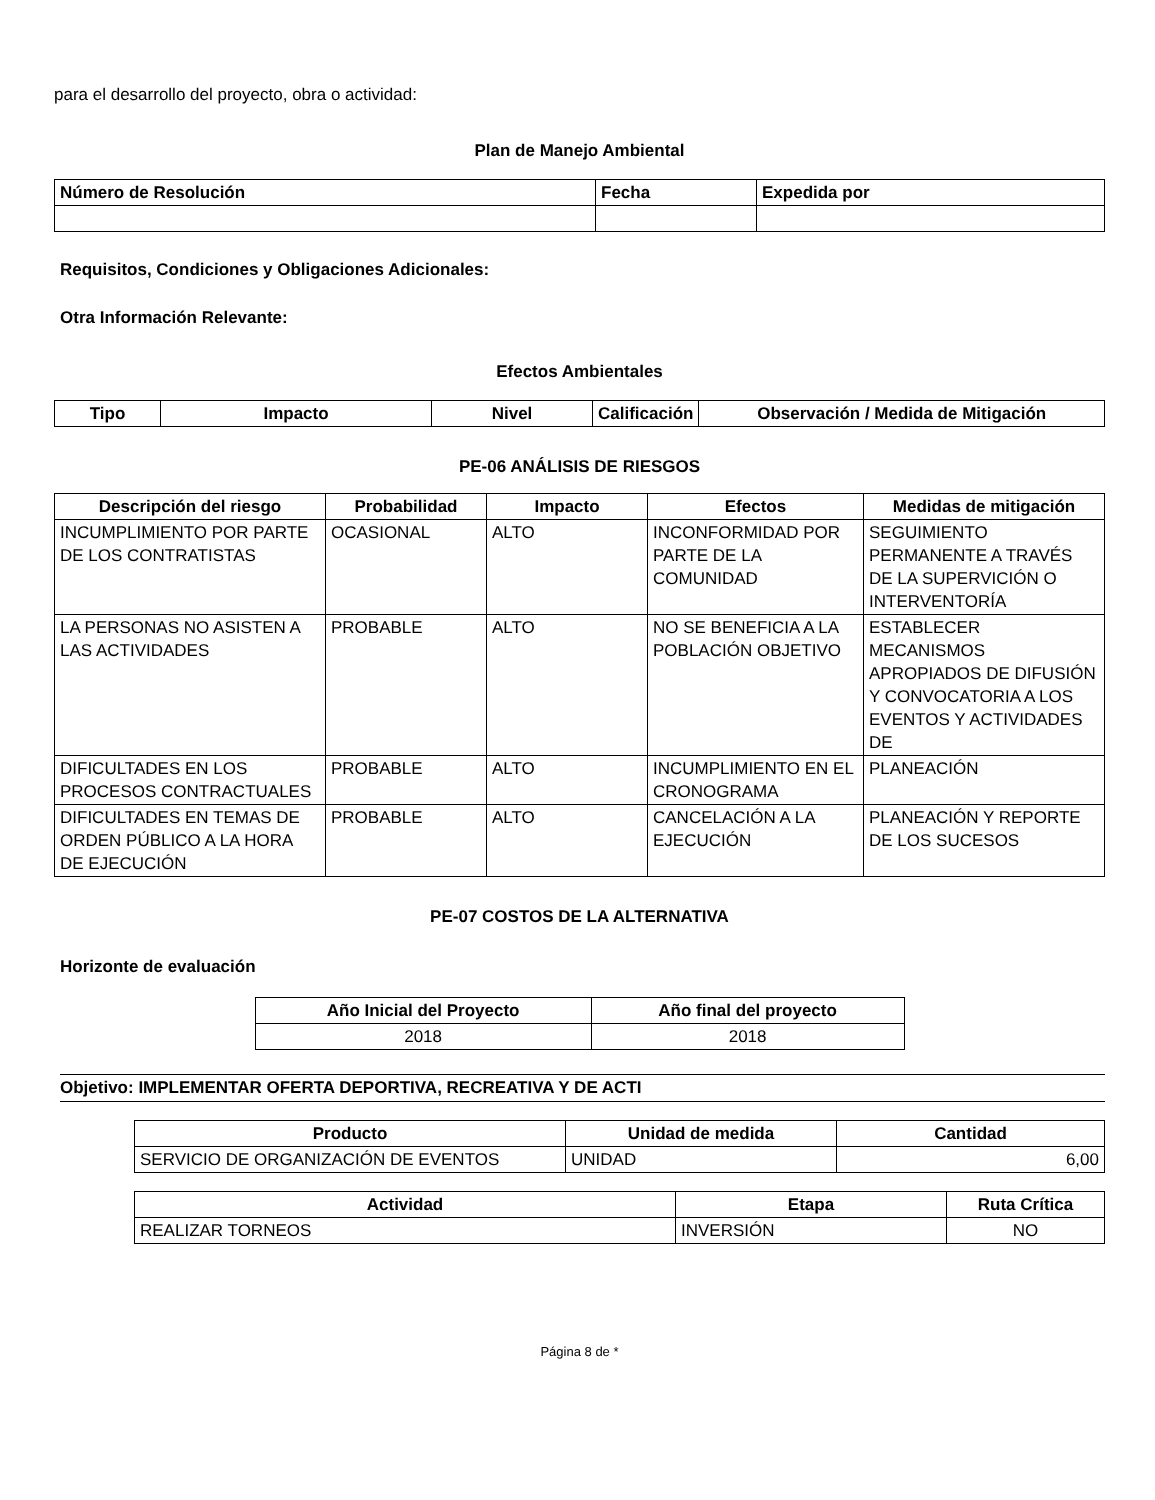para el desarrollo del proyecto, obra o actividad:
Plan de Manejo Ambiental
| Número de Resolución | Fecha | Expedida por |
| --- | --- | --- |
Requisitos, Condiciones y Obligaciones Adicionales:
Otra Información Relevante:
Efectos Ambientales
| Tipo | Impacto | Nivel | Calificación | Observación / Medida de Mitigación |
| --- | --- | --- | --- | --- |
PE-06 ANÁLISIS DE RIESGOS
| Descripción del riesgo | Probabilidad | Impacto | Efectos | Medidas de mitigación |
| --- | --- | --- | --- | --- |
| INCUMPLIMIENTO POR PARTE DE LOS CONTRATISTAS | OCASIONAL | ALTO | INCONFORMIDAD POR PARTE DE LA COMUNIDAD | SEGUIMIENTO PERMANENTE A TRAVÉS DE LA SUPERVICIÓN O INTERVENTORÍA |
| LA PERSONAS NO ASISTEN A LAS ACTIVIDADES | PROBABLE | ALTO | NO SE BENEFICIA A LA POBLACIÓN OBJETIVO | ESTABLECER MECANISMOS APROPIADOS DE DIFUSIÓN Y CONVOCATORIA A LOS EVENTOS Y ACTIVIDADES DE |
| DIFICULTADES EN LOS PROCESOS CONTRACTUALES | PROBABLE | ALTO | INCUMPLIMIENTO EN EL CRONOGRAMA | PLANEACIÓN |
| DIFICULTADES EN TEMAS DE ORDEN PÚBLICO A LA HORA DE EJECUCIÓN | PROBABLE | ALTO | CANCELACIÓN A LA EJECUCIÓN | PLANEACIÓN Y REPORTE DE LOS SUCESOS |
PE-07 COSTOS DE LA ALTERNATIVA
Horizonte de evaluación
| Año Inicial del Proyecto | Año final del proyecto |
| --- | --- |
| 2018 | 2018 |
Objetivo: IMPLEMENTAR OFERTA DEPORTIVA, RECREATIVA Y DE ACTI
| Producto | Unidad de medida | Cantidad |
| --- | --- | --- |
| SERVICIO DE ORGANIZACIÓN DE EVENTOS | UNIDAD | 6,00 |
| Actividad | Etapa | Ruta Crítica |
| --- | --- | --- |
| REALIZAR TORNEOS | INVERSIÓN | NO |
Página 8 de *